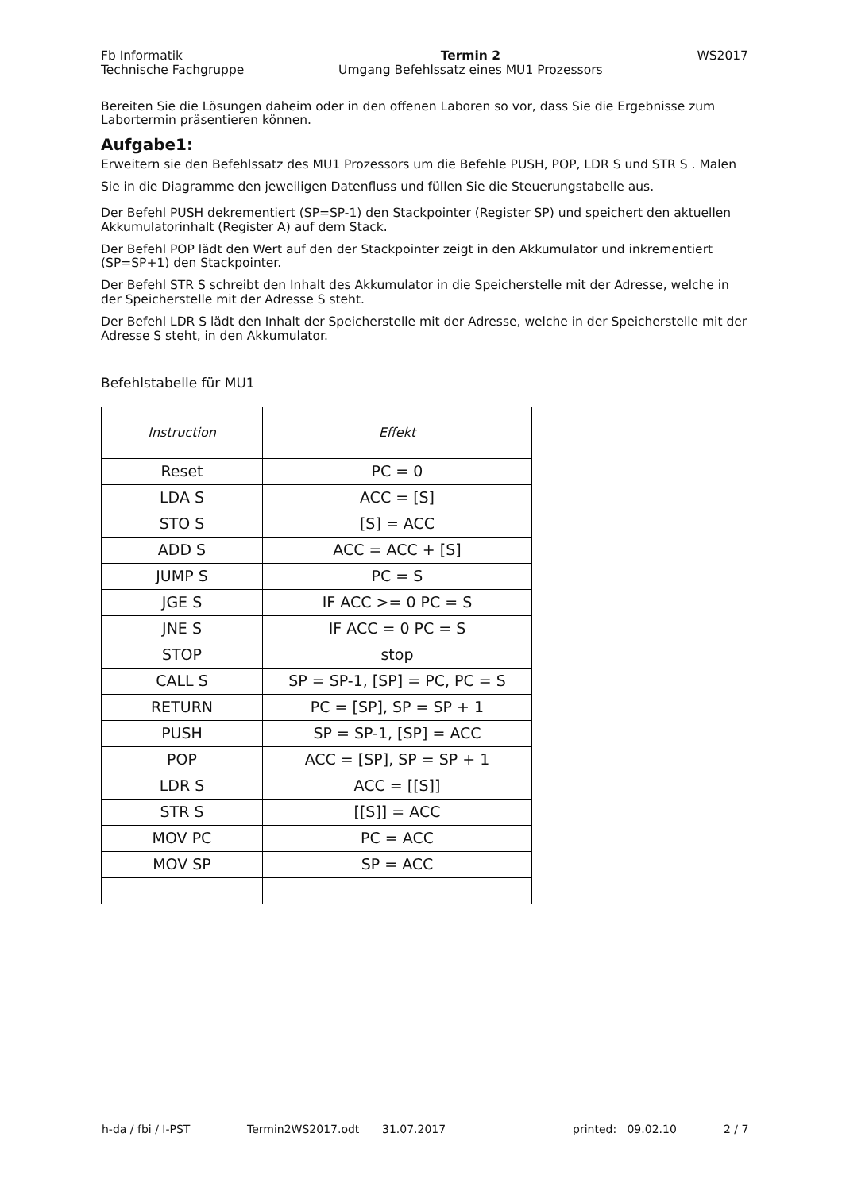Fb Informatik
Technische Fachgruppe
Termin 2
Umgang Befehlssatz eines MU1 Prozessors
WS2017
Bereiten Sie die Lösungen daheim oder in den offenen Laboren so vor, dass Sie die Ergebnisse zum Labortermin präsentieren können.
Aufgabe1:
Erweitern sie den Befehlssatz des MU1 Prozessors um die Befehle PUSH, POP, LDR S und STR S . Malen Sie in die Diagramme den jeweiligen Datenfluss und füllen Sie die Steuerungstabelle aus.
Der Befehl PUSH dekrementiert (SP=SP-1) den Stackpointer (Register SP) und speichert den aktuellen Akkumulatorinhalt (Register A) auf dem Stack.
Der Befehl POP lädt den Wert auf den der Stackpointer zeigt in den Akkumulator und inkrementiert (SP=SP+1) den Stackpointer.
Der Befehl STR S schreibt den Inhalt des Akkumulator in die Speicherstelle mit der Adresse, welche in der Speicherstelle mit der Adresse S steht.
Der Befehl LDR S lädt den Inhalt der Speicherstelle mit der Adresse, welche in der Speicherstelle mit der Adresse S steht, in den Akkumulator.
Befehlstabelle für MU1
| Instruction | Effekt |
| --- | --- |
| Reset | PC = 0 |
| LDA S | ACC = [S] |
| STO S | [S] = ACC |
| ADD S | ACC = ACC + [S] |
| JUMP S | PC = S |
| JGE S | IF ACC >= 0 PC = S |
| JNE S | IF ACC = 0 PC = S |
| STOP | stop |
| CALL S | SP = SP-1, [SP] = PC, PC = S |
| RETURN | PC = [SP], SP = SP + 1 |
| PUSH | SP = SP-1, [SP] = ACC |
| POP | ACC = [SP], SP = SP + 1 |
| LDR S | ACC = [[S]] |
| STR S | [[S]] = ACC |
| MOV PC | PC = ACC |
| MOV SP | SP = ACC |
h-da / fbi / I-PST Termin2WS2017.odt 31.07.2017 printed: 09.02.10 2 / 7